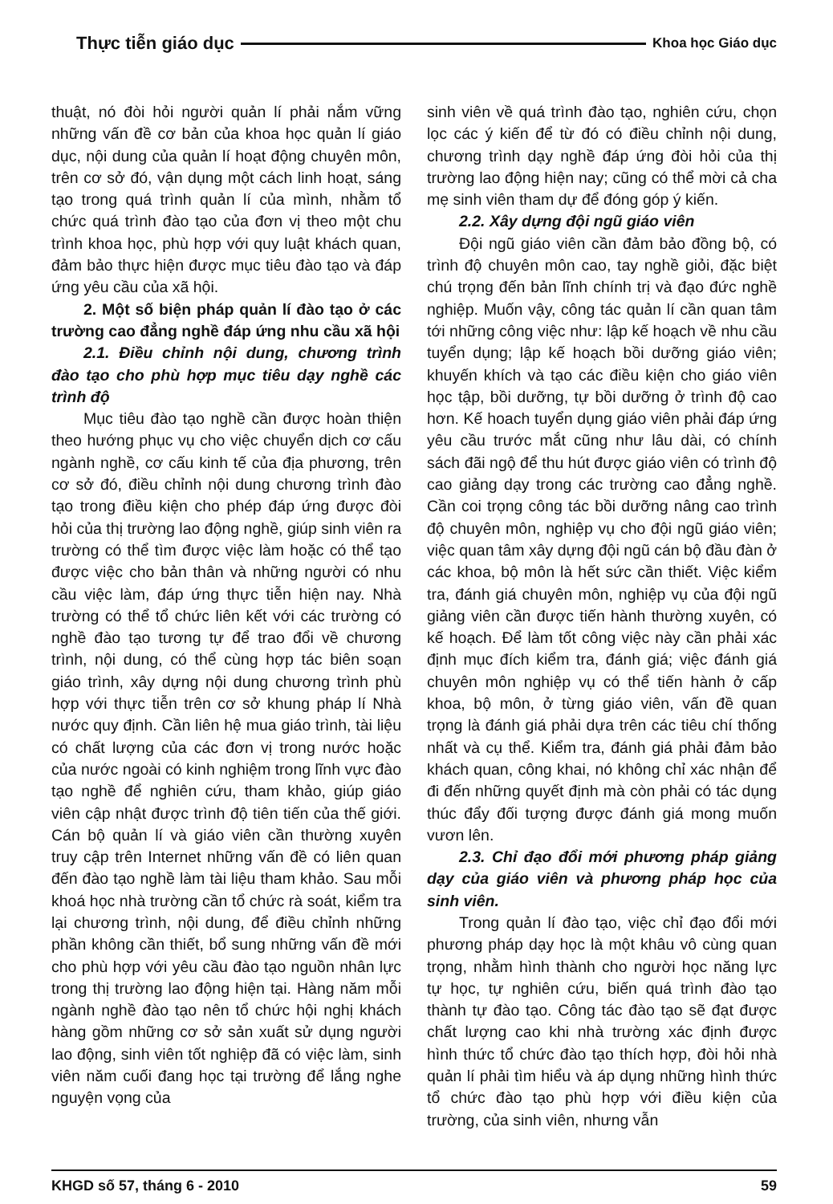Thực tiễn giáo dục Khoa học Giáo dục
thuật, nó đòi hỏi người quản lí phải nắm vững những vấn đề cơ bản của khoa học quản lí giáo dục, nội dung của quản lí hoạt động chuyên môn, trên cơ sở đó, vận dụng một cách linh hoạt, sáng tạo trong quá trình quản lí của mình, nhằm tổ chức quá trình đào tạo của đơn vị theo một chu trình khoa học, phù hợp với quy luật khách quan, đảm bảo thực hiện được mục tiêu đào tạo và đáp ứng yêu cầu của xã hội.
2. Một số biện pháp quản lí đào tạo ở các trường cao đẳng nghề đáp ứng nhu cầu xã hội
2.1. Điều chỉnh nội dung, chương trình đào tạo cho phù hợp mục tiêu dạy nghề các trình độ
Mục tiêu đào tạo nghề cần được hoàn thiện theo hướng phục vụ cho việc chuyển dịch cơ cấu ngành nghề, cơ cấu kinh tế của địa phương, trên cơ sở đó, điều chỉnh nội dung chương trình đào tạo trong điều kiện cho phép đáp ứng được đòi hỏi của thị trường lao động nghề, giúp sinh viên ra trường có thể tìm được việc làm hoặc có thể tạo được việc cho bản thân và những người có nhu cầu việc làm, đáp ứng thực tiễn hiện nay. Nhà trường có thể tổ chức liên kết với các trường có nghề đào tạo tương tự để trao đổi về chương trình, nội dung, có thể cùng hợp tác biên soạn giáo trình, xây dựng nội dung chương trình phù hợp với thực tiễn trên cơ sở khung pháp lí Nhà nước quy định. Cần liên hệ mua giáo trình, tài liệu có chất lượng của các đơn vị trong nước hoặc của nước ngoài có kinh nghiệm trong lĩnh vực đào tạo nghề để nghiên cứu, tham khảo, giúp giáo viên cập nhật được trình độ tiên tiến của thế giới. Cán bộ quản lí và giáo viên cần thường xuyên truy cập trên Internet những vấn đề có liên quan đến đào tạo nghề làm tài liệu tham khảo. Sau mỗi khoá học nhà trường cần tổ chức rà soát, kiểm tra lại chương trình, nội dung, để điều chỉnh những phần không cần thiết, bổ sung những vấn đề mới cho phù hợp với yêu cầu đào tạo nguồn nhân lực trong thị trường lao động hiện tại. Hàng năm mỗi ngành nghề đào tạo nên tổ chức hội nghị khách hàng gồm những cơ sở sản xuất sử dụng người lao động, sinh viên tốt nghiệp đã có việc làm, sinh viên năm cuối đang học tại trường để lắng nghe nguyện vọng của
sinh viên về quá trình đào tạo, nghiên cứu, chọn lọc các ý kiến để từ đó có điều chỉnh nội dung, chương trình dạy nghề đáp ứng đòi hỏi của thị trường lao động hiện nay; cũng có thể mời cả cha mẹ sinh viên tham dự để đóng góp ý kiến.
2.2. Xây dựng đội ngũ giáo viên
Đội ngũ giáo viên cần đảm bảo đồng bộ, có trình độ chuyên môn cao, tay nghề giỏi, đặc biệt chú trọng đến bản lĩnh chính trị và đạo đức nghề nghiệp. Muốn vậy, công tác quản lí cần quan tâm tới những công việc như: lập kế hoạch về nhu cầu tuyển dụng; lập kế hoạch bồi dưỡng giáo viên; khuyến khích và tạo các điều kiện cho giáo viên học tập, bồi dưỡng, tự bồi dưỡng ở trình độ cao hơn. Kế hoach tuyển dụng giáo viên phải đáp ứng yêu cầu trước mắt cũng như lâu dài, có chính sách đãi ngộ để thu hút được giáo viên có trình độ cao giảng dạy trong các trường cao đẳng nghề. Cần coi trọng công tác bồi dưỡng nâng cao trình độ chuyên môn, nghiệp vụ cho đội ngũ giáo viên; việc quan tâm xây dựng đội ngũ cán bộ đầu đàn ở các khoa, bộ môn là hết sức cần thiết. Việc kiểm tra, đánh giá chuyên môn, nghiệp vụ của đội ngũ giảng viên cần được tiến hành thường xuyên, có kế hoạch. Để làm tốt công việc này cần phải xác định mục đích kiểm tra, đánh giá; việc đánh giá chuyên môn nghiệp vụ có thể tiến hành ở cấp khoa, bộ môn, ở từng giáo viên, vấn đề quan trọng là đánh giá phải dựa trên các tiêu chí thống nhất và cụ thể. Kiểm tra, đánh giá phải đảm bảo khách quan, công khai, nó không chỉ xác nhận để đi đến những quyết định mà còn phải có tác dụng thúc đẩy đối tượng được đánh giá mong muốn vươn lên.
2.3. Chỉ đạo đổi mới phương pháp giảng dạy của giáo viên và phương pháp học của sinh viên.
Trong quản lí đào tạo, việc chỉ đạo đổi mới phương pháp dạy học là một khâu vô cùng quan trọng, nhằm hình thành cho người học năng lực tự học, tự nghiên cứu, biến quá trình đào tạo thành tự đào tạo. Công tác đào tạo sẽ đạt được chất lượng cao khi nhà trường xác định được hình thức tổ chức đào tạo thích hợp, đòi hỏi nhà quản lí phải tìm hiểu và áp dụng những hình thức tổ chức đào tạo phù hợp với điều kiện của trường, của sinh viên, nhưng vẫn
KHGD số 57, tháng 6 - 2010 59